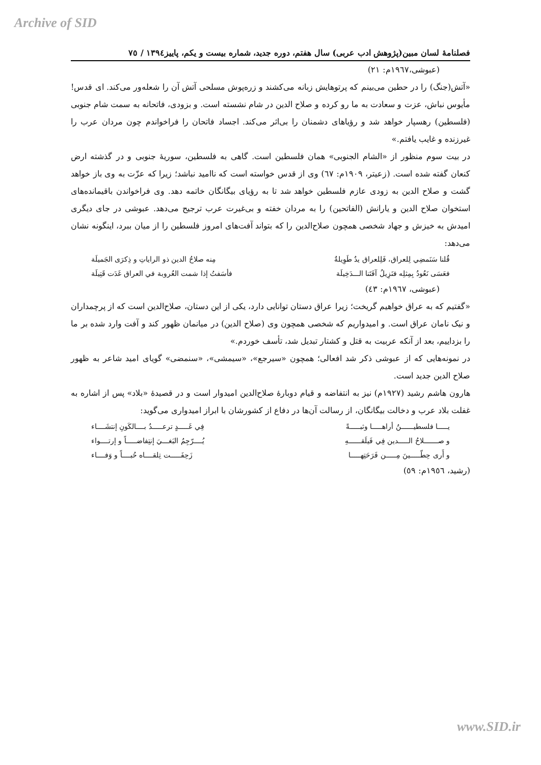Archive of SID
فصلنامهٔ لسان مبین(پژوهش ادب عربی) سال هفتم، دوره جدید، شماره بیست و یکم، پاییز١٣٩٤ / ٧٥
(عبوشی،١٩٦٧م: ٢١)
«آتش(جنگ) را در حطین می‌بینم که پرتوهایش زبانه می‌کشند و زره‌پوش مسلحی آتش آن را شعله‌ور می‌کند. ای قدس! مأیوس نباش، عزت و سعادت به ما رو کرده و صلاح الدین در شام نشسته است. و بزودی، فاتحانه به سمت شام جنوبی (فلسطین) رهسپار خواهد شد و رؤیاهای دشمنان را بی‌اثر می‌کند. اجساد فاتحان را فراخواندم چون مردان عرب را غیرزنده و غایب یافتم.»
در بیت سوم منظور از «الشام الجنوبی» همان فلسطین است. گاهی به فلسطین، سوریهٔ جنوبی و در گذشته ارض کنعان گفته شده است. (زعیتر، ١٩٠٩م: ٦٧) وی از قدس خواسته است که ناامید نباشد؛ زیرا که عزّت به وی باز خواهد گشت و صلاح الدین به زودی عازم فلسطین خواهد شد تا به رؤیای بیگانگان خاتمه دهد. وی فراخواندن باقیمانده‌های استخوان صلاح الدین و یارانش (الفاتحین) را به مردان خفته و بی‌غیرت عرب ترجیح می‌دهد. عبوشی در جای دیگری امیدش به خیزش و جهاد شخصی همچون صلاح‌الدین را که بتواند آفت‌های امروز فلسطین را از میان ببرد، اینگونه نشان می‌دهد:
قُلنا سَنَمضِي لِلعراق، فَلِلعراق يدٌ طَوِيلةٌ مِنه صلاحُ الدين ذو الراياتِ و ذِكرَى الجَميلَة
فعَسَى نَعُودُ بِمِثلِه فنَزِيلُ آفَتَنا الـــدَخِيلَة فأسَفتُ إذا شمت العُروبة في العراق غَدَت قَتِيلَة
(عبوشی، ١٩٦٧م: ٤٣)
«گفتیم که به عراق خواهیم گریخت؛ زیرا عراق دستان توانایی دارد، یکی از این دستان، صلاح‌الدین است که از پرچمداران و نیک نامان عراق است. و امیدواریم که شخصی همچون وی (صلاح الدین) در میانمان ظهور کند و آفت وارد شده بر ما را بزداییم، بعد از آنکه عربیت به قتل و کشتار تبدیل شد، تأسف خوردم.»
در نمونه‌هایی که از عبوشی ذکر شد افعالی؛ همچون «سیرجع»، «سیمشی»، «سنمضی» گویای امید شاعر به ظهور صلاح الدین جدید است.
هارون هاشم رشید (١٩٢٧م) نیز به انتفاضه و قیام دوبارهٔ صلاح‌الدین امیدوار است و در قصیدهٔ «بلاد» پس از اشاره به غفلت بلاد عرب و دخالت بیگانگان، از رسالت آن‌ها در دفاع از کشورشان با ابراز امیدواری می‌گوید:
يـــــا فلسطيــــــنُ أراهـــــا وثبـــــةً فِي غَـــــدٍ ترعـــــدُ بــــالكَونِ إنتشَــــاء
و صـــــــلاحُ الـــــدين فِي فَيلَقــــــهِ يُــــرّجِمُ البَغـــيَ إنتِفاضـــــاً و إرتــــواء
و أَرى حِطّـــــينَ مِـــــن فَرَحَتِهـــــا زَحِفَـــــت تِلقــــاه حُبــــاً و وَفــــاء
(رشید، ١٩٥٦م: ٥٩)
www.SID.ir